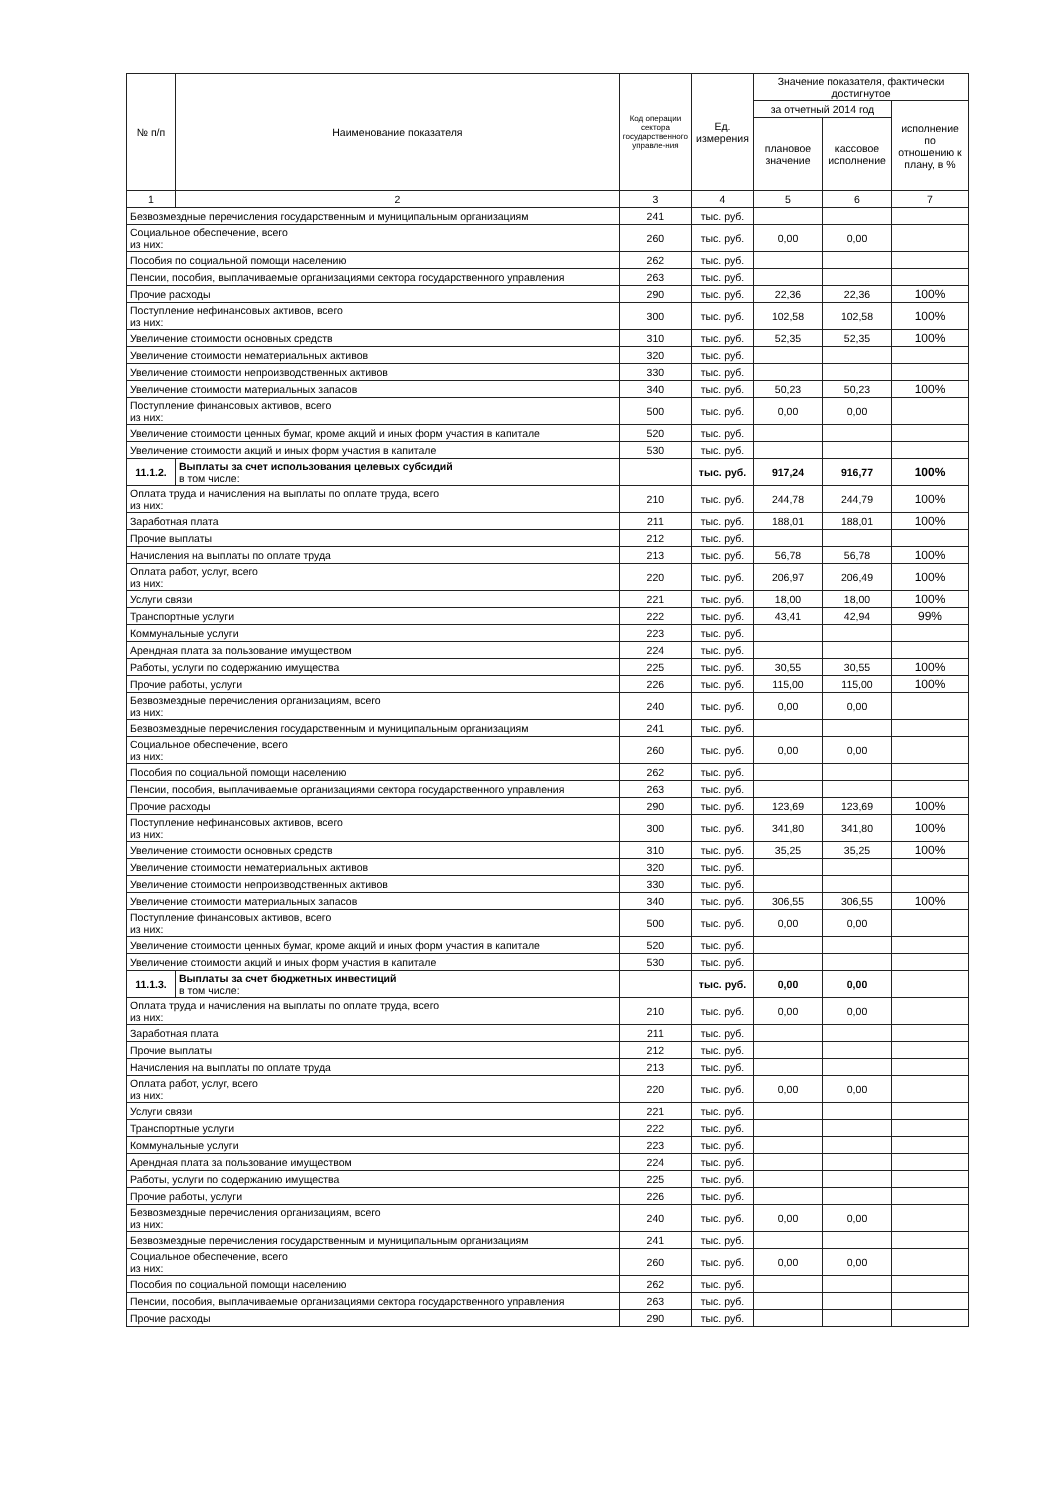| № п/п | Наименование показателя | Код операции сектора государственного управле-ния | Ед. измерения | Значение показателя, фактически достигнутое | | |
| --- | --- | --- | --- | --- | --- | --- |
| | | | | за отчетный 2014 год | | исполнение по отношению к плану, в % |
| | | | | плановое значение | кассовое исполнение | |
| 1 | 2 | 3 | 4 | 5 | 6 | 7 |
| Безвозмездные перечисления государственным и муниципальным организациям | | 241 | тыс. руб. | | | |
| Социальное обеспечение, всего из них: | | 260 | тыс. руб. | 0,00 | 0,00 | |
| Пособия по социальной помощи населению | | 262 | тыс. руб. | | | |
| Пенсии, пособия, выплачиваемые организациями сектора государственного управления | | 263 | тыс. руб. | | | |
| Прочие расходы | | 290 | тыс. руб. | 22,36 | 22,36 | 100% |
| Поступление нефинансовых активов, всего из них: | | 300 | тыс. руб. | 102,58 | 102,58 | 100% |
| Увеличение стоимости основных средств | | 310 | тыс. руб. | 52,35 | 52,35 | 100% |
| Увеличение стоимости нематериальных активов | | 320 | тыс. руб. | | | |
| Увеличение стоимости непроизводственных активов | | 330 | тыс. руб. | | | |
| Увеличение стоимости материальных запасов | | 340 | тыс. руб. | 50,23 | 50,23 | 100% |
| Поступление финансовых активов, всего из них: | | 500 | тыс. руб. | 0,00 | 0,00 | |
| Увеличение стоимости ценных бумаг, кроме акций и иных форм участия в капитале | | 520 | тыс. руб. | | | |
| Увеличение стоимости акций и иных форм участия в капитале | | 530 | тыс. руб. | | | |
| 11.1.2. | Выплаты за счет использования целевых субсидий в том числе: | | тыс. руб. | 917,24 | 916,77 | 100% |
| Оплата труда и начисления на выплаты по оплате труда, всего из них: | | 210 | тыс. руб. | 244,78 | 244,79 | 100% |
| Заработная плата | | 211 | тыс. руб. | 188,01 | 188,01 | 100% |
| Прочие выплаты | | 212 | тыс. руб. | | | |
| Начисления на выплаты по оплате труда | | 213 | тыс. руб. | 56,78 | 56,78 | 100% |
| Оплата работ, услуг, всего из них: | | 220 | тыс. руб. | 206,97 | 206,49 | 100% |
| Услуги связи | | 221 | тыс. руб. | 18,00 | 18,00 | 100% |
| Транспортные услуги | | 222 | тыс. руб. | 43,41 | 42,94 | 99% |
| Коммунальные услуги | | 223 | тыс. руб. | | | |
| Арендная плата за пользование имуществом | | 224 | тыс. руб. | | | |
| Работы, услуги по содержанию имущества | | 225 | тыс. руб. | 30,55 | 30,55 | 100% |
| Прочие работы, услуги | | 226 | тыс. руб. | 115,00 | 115,00 | 100% |
| Безвозмездные перечисления организациям, всего из них: | | 240 | тыс. руб. | 0,00 | 0,00 | |
| Безвозмездные перечисления государственным и муниципальным организациям | | 241 | тыс. руб. | | | |
| Социальное обеспечение, всего из них: | | 260 | тыс. руб. | 0,00 | 0,00 | |
| Пособия по социальной помощи населению | | 262 | тыс. руб. | | | |
| Пенсии, пособия, выплачиваемые организациями сектора государственного управления | | 263 | тыс. руб. | | | |
| Прочие расходы | | 290 | тыс. руб. | 123,69 | 123,69 | 100% |
| Поступление нефинансовых активов, всего из них: | | 300 | тыс. руб. | 341,80 | 341,80 | 100% |
| Увеличение стоимости основных средств | | 310 | тыс. руб. | 35,25 | 35,25 | 100% |
| Увеличение стоимости нематериальных активов | | 320 | тыс. руб. | | | |
| Увеличение стоимости непроизводственных активов | | 330 | тыс. руб. | | | |
| Увеличение стоимости материальных запасов | | 340 | тыс. руб. | 306,55 | 306,55 | 100% |
| Поступление финансовых активов, всего из них: | | 500 | тыс. руб. | 0,00 | 0,00 | |
| Увеличение стоимости ценных бумаг, кроме акций и иных форм участия в капитале | | 520 | тыс. руб. | | | |
| Увеличение стоимости акций и иных форм участия в капитале | | 530 | тыс. руб. | | | |
| 11.1.3. | Выплаты за счет бюджетных инвестиций в том числе: | | тыс. руб. | 0,00 | 0,00 | |
| Оплата труда и начисления на выплаты по оплате труда, всего из них: | | 210 | тыс. руб. | 0,00 | 0,00 | |
| Заработная плата | | 211 | тыс. руб. | | | |
| Прочие выплаты | | 212 | тыс. руб. | | | |
| Начисления на выплаты по оплате труда | | 213 | тыс. руб. | | | |
| Оплата работ, услуг, всего из них: | | 220 | тыс. руб. | 0,00 | 0,00 | |
| Услуги связи | | 221 | тыс. руб. | | | |
| Транспортные услуги | | 222 | тыс. руб. | | | |
| Коммунальные услуги | | 223 | тыс. руб. | | | |
| Арендная плата за пользование имуществом | | 224 | тыс. руб. | | | |
| Работы, услуги по содержанию имущества | | 225 | тыс. руб. | | | |
| Прочие работы, услуги | | 226 | тыс. руб. | | | |
| Безвозмездные перечисления организациям, всего из них: | | 240 | тыс. руб. | 0,00 | 0,00 | |
| Безвозмездные перечисления государственным и муниципальным организациям | | 241 | тыс. руб. | | | |
| Социальное обеспечение, всего из них: | | 260 | тыс. руб. | 0,00 | 0,00 | |
| Пособия по социальной помощи населению | | 262 | тыс. руб. | | | |
| Пенсии, пособия, выплачиваемые организациями сектора государственного управления | | 263 | тыс. руб. | | | |
| Прочие расходы | | 290 | тыс. руб. | | | |